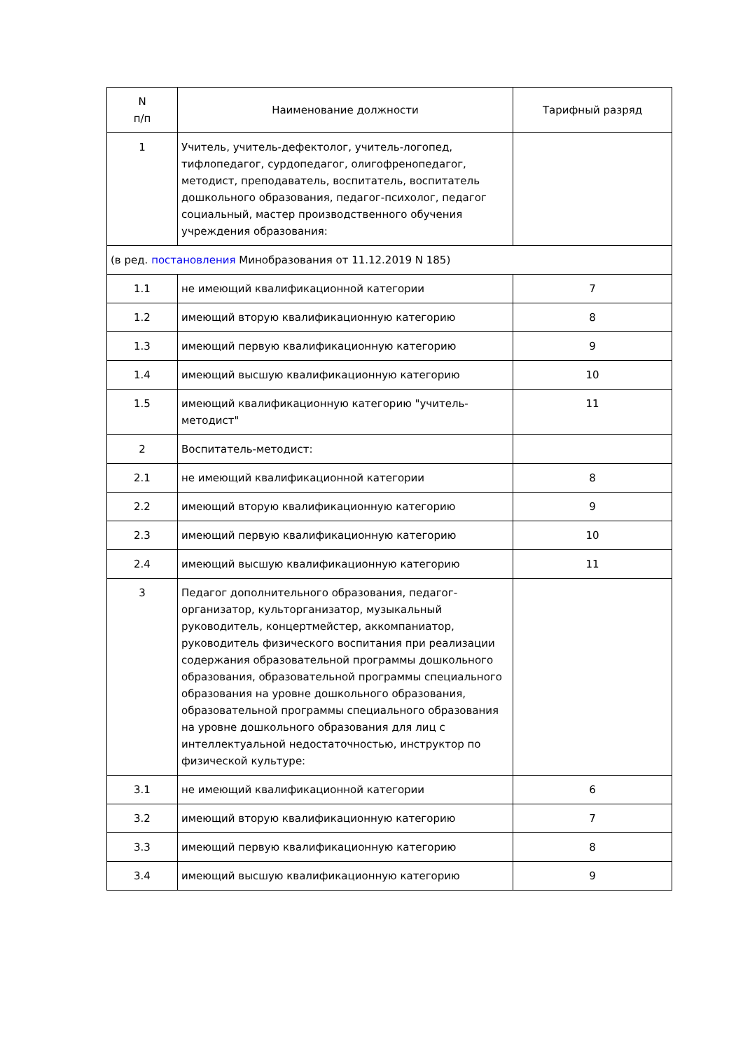| N п/п | Наименование должности | Тарифный разряд |
| --- | --- | --- |
| 1 | Учитель, учитель-дефектолог, учитель-логопед, тифлопедагог, сурдопедагог, олигофренопедагог, методист, преподаватель, воспитатель, воспитатель дошкольного образования, педагог-психолог, педагог социальный, мастер производственного обучения учреждения образования: | |
| (в ред. постановления Минобразования от 11.12.2019 N 185) | | |
| 1.1 | не имеющий квалификационной категории | 7 |
| 1.2 | имеющий вторую квалификационную категорию | 8 |
| 1.3 | имеющий первую квалификационную категорию | 9 |
| 1.4 | имеющий высшую квалификационную категорию | 10 |
| 1.5 | имеющий квалификационную категорию "учитель-методист" | 11 |
| 2 | Воспитатель-методист: | |
| 2.1 | не имеющий квалификационной категории | 8 |
| 2.2 | имеющий вторую квалификационную категорию | 9 |
| 2.3 | имеющий первую квалификационную категорию | 10 |
| 2.4 | имеющий высшую квалификационную категорию | 11 |
| 3 | Педагог дополнительного образования, педагог-организатор, культорганизатор, музыкальный руководитель, концертмейстер, аккомпаниатор, руководитель физического воспитания при реализации содержания образовательной программы дошкольного образования, образовательной программы специального образования на уровне дошкольного образования, образовательной программы специального образования на уровне дошкольного образования для лиц с интеллектуальной недостаточностью, инструктор по физической культуре: | |
| 3.1 | не имеющий квалификационной категории | 6 |
| 3.2 | имеющий вторую квалификационную категорию | 7 |
| 3.3 | имеющий первую квалификационную категорию | 8 |
| 3.4 | имеющий высшую квалификационную категорию | 9 |